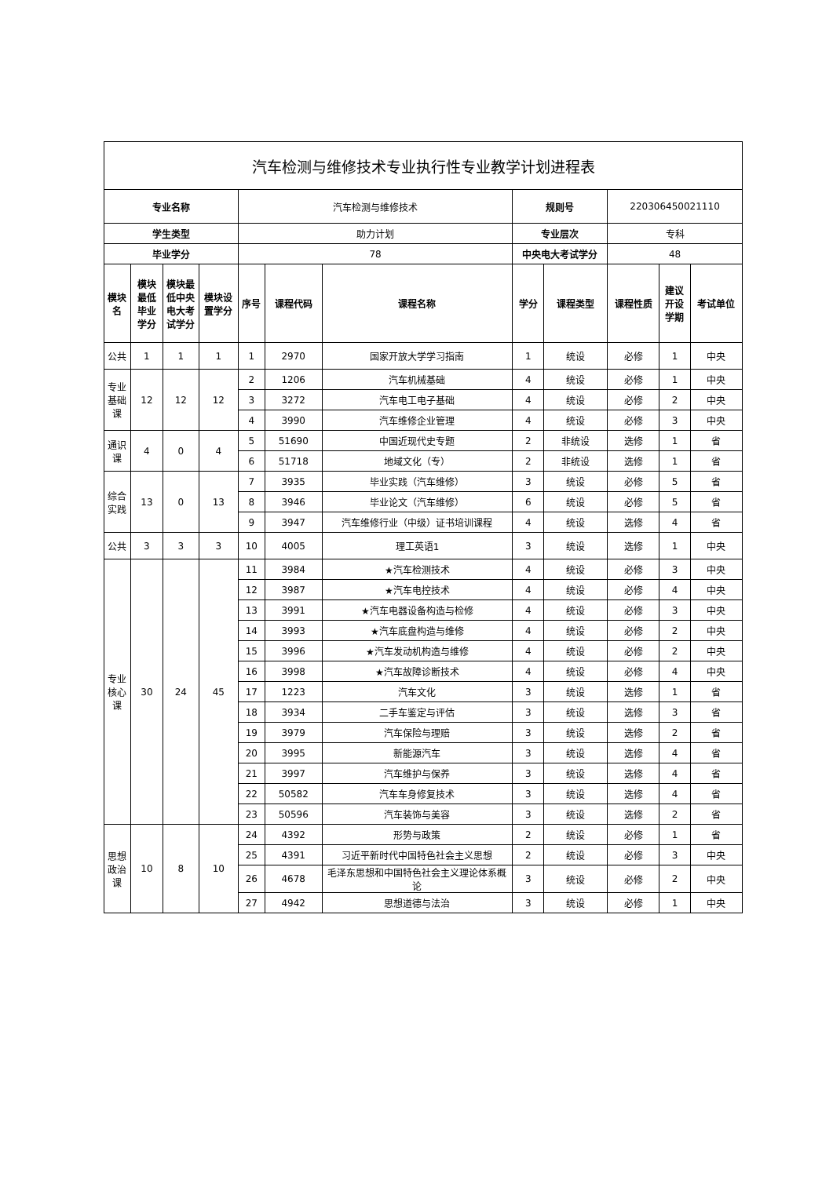| 汽车检测与维修技术专业执行性专业教学计划进程表 | | | | | | | | | | | |
| 专业名称 | | | | 汽车检测与维修技术 | | | 规则号 | | 220306450021110 | | |
| 学生类型 | | | | 助力计划 | | | 专业层次 | | 专科 | | |
| 毕业学分 | | | | 78 | | | 中央电大考试学分 | | 48 | | |
| 模块名 | 模块最低毕业学分 | 模块最低中央电大考试学分 | 模块设置学分 | 序号 | 课程代码 | 课程名称 | 学分 | 课程类型 | 课程性质 | 建议开设学期 | 考试单位 |
| 公共 | 1 | 1 | 1 | 1 | 2970 | 国家开放大学学习指南 | 1 | 统设 | 必修 | 1 | 中央 |
| 专业基础课 | 12 | 12 | 12 | 2 | 1206 | 汽车机械基础 | 4 | 统设 | 必修 | 1 | 中央 |
| | | | | 3 | 3272 | 汽车电工电子基础 | 4 | 统设 | 必修 | 2 | 中央 |
| | | | | 4 | 3990 | 汽车维修企业管理 | 4 | 统设 | 必修 | 3 | 中央 |
| 通识课 | 4 | 0 | 4 | 5 | 51690 | 中国近现代史专题 | 2 | 非统设 | 选修 | 1 | 省 |
| | | | | 6 | 51718 | 地域文化（专） | 2 | 非统设 | 选修 | 1 | 省 |
| 综合实践 | 13 | 0 | 13 | 7 | 3935 | 毕业实践（汽车维修） | 3 | 统设 | 必修 | 5 | 省 |
| | | | | 8 | 3946 | 毕业论文（汽车维修） | 6 | 统设 | 必修 | 5 | 省 |
| | | | | 9 | 3947 | 汽车维修行业（中级）证书培训课程 | 4 | 统设 | 选修 | 4 | 省 |
| 公共 | 3 | 3 | 3 | 10 | 4005 | 理工英语1 | 3 | 统设 | 选修 | 1 | 中央 |
| 专业核心课 | 30 | 24 | 45 | 11 | 3984 | ★汽车检测技术 | 4 | 统设 | 必修 | 3 | 中央 |
| | | | | 12 | 3987 | ★汽车电控技术 | 4 | 统设 | 必修 | 4 | 中央 |
| | | | | 13 | 3991 | ★汽车电器设备构造与检修 | 4 | 统设 | 必修 | 3 | 中央 |
| | | | | 14 | 3993 | ★汽车底盘构造与维修 | 4 | 统设 | 必修 | 2 | 中央 |
| | | | | 15 | 3996 | ★汽车发动机构造与维修 | 4 | 统设 | 必修 | 2 | 中央 |
| | | | | 16 | 3998 | ★汽车故障诊断技术 | 4 | 统设 | 必修 | 4 | 中央 |
| | | | | 17 | 1223 | 汽车文化 | 3 | 统设 | 选修 | 1 | 省 |
| | | | | 18 | 3934 | 二手车鉴定与评估 | 3 | 统设 | 选修 | 3 | 省 |
| | | | | 19 | 3979 | 汽车保险与理赔 | 3 | 统设 | 选修 | 2 | 省 |
| | | | | 20 | 3995 | 新能源汽车 | 3 | 统设 | 选修 | 4 | 省 |
| | | | | 21 | 3997 | 汽车维护与保养 | 3 | 统设 | 选修 | 4 | 省 |
| | | | | 22 | 50582 | 汽车车身修复技术 | 3 | 统设 | 选修 | 4 | 省 |
| | | | | 23 | 50596 | 汽车装饰与美容 | 3 | 统设 | 选修 | 2 | 省 |
| 思想政治课 | 10 | 8 | 10 | 24 | 4392 | 形势与政策 | 2 | 统设 | 必修 | 1 | 省 |
| | | | | 25 | 4391 | 习近平新时代中国特色社会主义思想 | 2 | 统设 | 必修 | 3 | 中央 |
| | | | | 26 | 4678 | 毛泽东思想和中国特色社会主义理论体系概论 | 3 | 统设 | 必修 | 2 | 中央 |
| | | | | 27 | 4942 | 思想道德与法治 | 3 | 统设 | 必修 | 1 | 中央 |